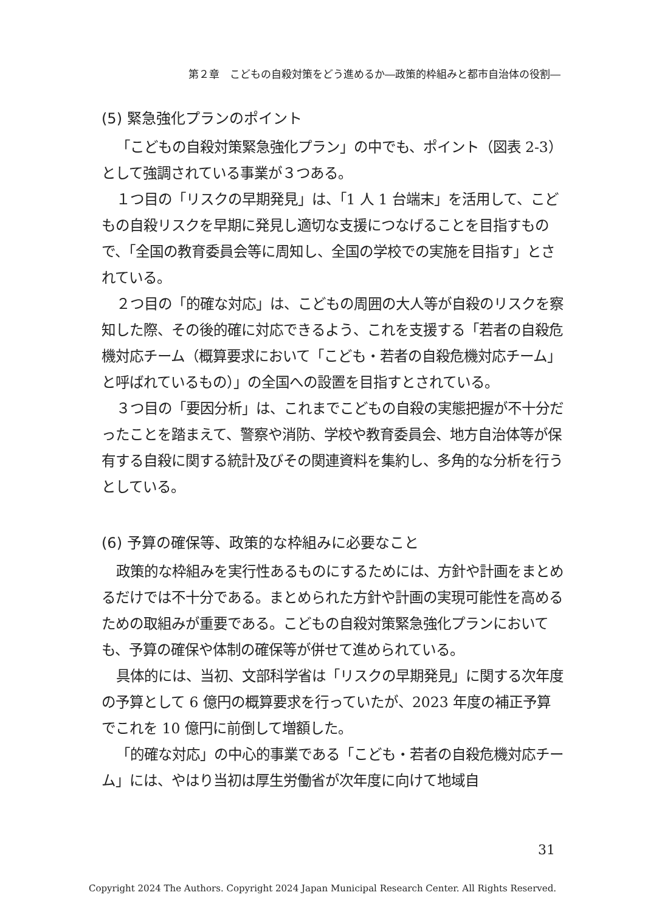第２章　こどもの自殺対策をどう進めるか―政策的枠組みと都市自治体の役割―
(5) 緊急強化プランのポイント
「こどもの自殺対策緊急強化プラン」の中でも、ポイント（図表 2-3）として強調されている事業が３つある。
１つ目の「リスクの早期発見」は、「1 人 1 台端末」を活用して、こどもの自殺リスクを早期に発見し適切な支援につなげることを目指すもので、「全国の教育委員会等に周知し、全国の学校での実施を目指す」とされている。
２つ目の「的確な対応」は、こどもの周囲の大人等が自殺のリスクを察知した際、その後的確に対応できるよう、これを支援する「若者の自殺危機対応チーム（概算要求において「こども・若者の自殺危機対応チーム」と呼ばれているもの）」の全国への設置を目指すとされている。
３つ目の「要因分析」は、これまでこどもの自殺の実態把握が不十分だったことを踏まえて、警察や消防、学校や教育委員会、地方自治体等が保有する自殺に関する統計及びその関連資料を集約し、多角的な分析を行うとしている。
(6) 予算の確保等、政策的な枠組みに必要なこと
政策的な枠組みを実行性あるものにするためには、方針や計画をまとめるだけでは不十分である。まとめられた方針や計画の実現可能性を高めるための取組みが重要である。こどもの自殺対策緊急強化プランにおいても、予算の確保や体制の確保等が併せて進められている。
具体的には、当初、文部科学省は「リスクの早期発見」に関する次年度の予算として 6 億円の概算要求を行っていたが、2023 年度の補正予算でこれを 10 億円に前倒して増額した。
「的確な対応」の中心的事業である「こども・若者の自殺危機対応チーム」には、やはり当初は厚生労働省が次年度に向けて地域自
31
Copyright 2024 The Authors. Copyright 2024 Japan Municipal Research Center. All Rights Reserved.